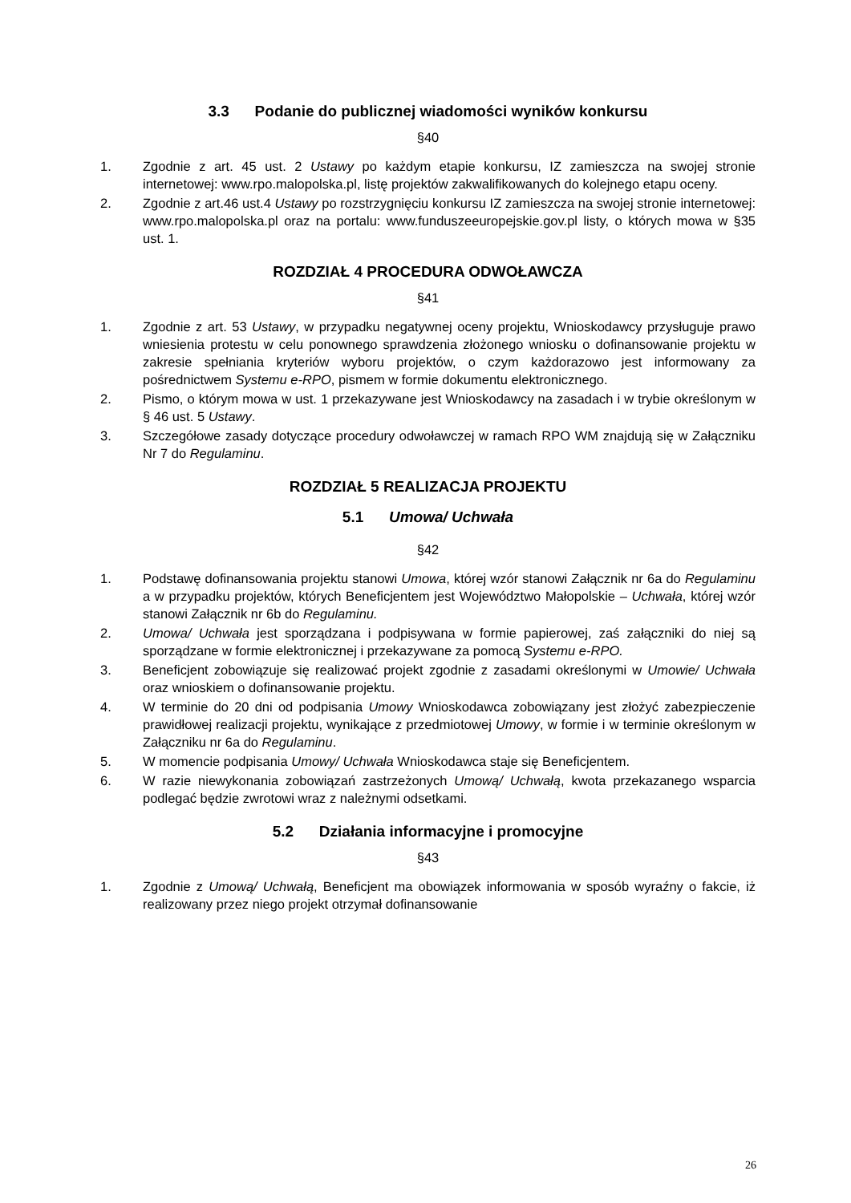3.3 Podanie do publicznej wiadomości wyników konkursu
§40
1. Zgodnie z art. 45 ust. 2 Ustawy po każdym etapie konkursu, IZ zamieszcza na swojej stronie internetowej: www.rpo.malopolska.pl, listę projektów zakwalifikowanych do kolejnego etapu oceny.
2. Zgodnie z art.46 ust.4 Ustawy po rozstrzygnięciu konkursu IZ zamieszcza na swojej stronie internetowej: www.rpo.malopolska.pl oraz na portalu: www.funduszeeuropejskie.gov.pl listy, o których mowa w §35 ust. 1.
ROZDZIAŁ 4 PROCEDURA ODWOŁAWCZA
§41
1. Zgodnie z art. 53 Ustawy, w przypadku negatywnej oceny projektu, Wnioskodawcy przysługuje prawo wniesienia protestu w celu ponownego sprawdzenia złożonego wniosku o dofinansowanie projektu w zakresie spełniania kryteriów wyboru projektów, o czym każdorazowo jest informowany za pośrednictwem Systemu e-RPO, pismem w formie dokumentu elektronicznego.
2. Pismo, o którym mowa w ust. 1 przekazywane jest Wnioskodawcy na zasadach i w trybie określonym w § 46 ust. 5 Ustawy.
3. Szczegółowe zasady dotyczące procedury odwoławczej w ramach RPO WM znajdują się w Załączniku Nr 7 do Regulaminu.
ROZDZIAŁ 5 REALIZACJA PROJEKTU
5.1 Umowa/ Uchwała
§42
1. Podstawę dofinansowania projektu stanowi Umowa, której wzór stanowi Załącznik nr 6a do Regulaminu a w przypadku projektów, których Beneficjentem jest Województwo Małopolskie – Uchwała, której wzór stanowi Załącznik nr 6b do Regulaminu.
2. Umowa/ Uchwała jest sporządzana i podpisywana w formie papierowej, zaś załączniki do niej są sporządzane w formie elektronicznej i przekazywane za pomocą Systemu e-RPO.
3. Beneficjent zobowiązuje się realizować projekt zgodnie z zasadami określonymi w Umowie/ Uchwała oraz wnioskiem o dofinansowanie projektu.
4. W terminie do 20 dni od podpisania Umowy Wnioskodawca zobowiązany jest złożyć zabezpieczenie prawidłowej realizacji projektu, wynikające z przedmiotowej Umowy, w formie i w terminie określonym w Załączniku nr 6a do Regulaminu.
5. W momencie podpisania Umowy/ Uchwała Wnioskodawca staje się Beneficjentem.
6. W razie niewykonania zobowiązań zastrzeżonych Umową/ Uchwałą, kwota przekazanego wsparcia podlegać będzie zwrotowi wraz z należnymi odsetkami.
5.2 Działania informacyjne i promocyjne
§43
1. Zgodnie z Umową/ Uchwałą, Beneficjent ma obowiązek informowania w sposób wyraźny o fakcie, iż realizowany przez niego projekt otrzymał dofinansowanie
26